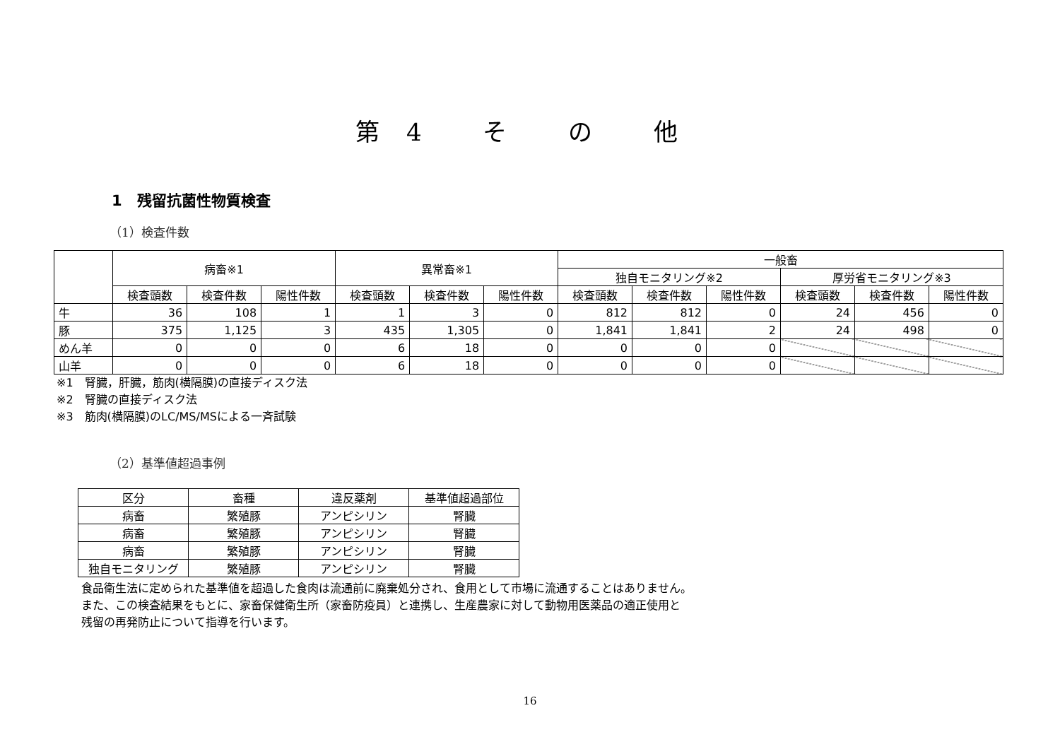第4 そ の 他
1　残留抗菌性物質検査
（1）検査件数
| | 病畜※1 | | | 異常畜※1 | | | 一般畜 | | | | | |
| --- | --- | --- | --- | --- | --- | --- | --- | --- | --- | --- | --- | --- |
| | | | | | | | 独自モニタリング※2 | | | 厚労省モニタリング※3 | | |
| | 検査頭数 | 検査件数 | 陽性件数 | 検査頭数 | 検査件数 | 陽性件数 | 検査頭数 | 検査件数 | 陽性件数 | 検査頭数 | 検査件数 | 陽性件数 |
| 牛 | 36 | 108 | 1 | 1 | 3 | 0 | 812 | 812 | 0 | 24 | 456 | 0 |
| 豚 | 375 | 1,125 | 3 | 435 | 1,305 | 0 | 1,841 | 1,841 | 2 | 24 | 498 | 0 |
| めん羊 | 0 | 0 | 0 | 6 | 18 | 0 | 0 | 0 | 0 | | | |
| 山羊 | 0 | 0 | 0 | 6 | 18 | 0 | 0 | 0 | 0 | | | |
※1　腎臓，肝臓，筋肉(横隔膜)の直接ディスク法
※2　腎臓の直接ディスク法
※3　筋肉(横隔膜)のLC/MS/MSによる一斉試験
（2）基準値超過事例
| 区分 | 畜種 | 違反薬剤 | 基準値超過部位 |
| --- | --- | --- | --- |
| 病畜 | 繁殖豚 | アンピシリン | 腎臓 |
| 病畜 | 繁殖豚 | アンピシリン | 腎臓 |
| 病畜 | 繁殖豚 | アンピシリン | 腎臓 |
| 独自モニタリング | 繁殖豚 | アンピシリン | 腎臓 |
食品衛生法に定められた基準値を超過した食肉は流通前に廃棄処分され、食用として市場に流通することはありません。
また、この検査結果をもとに、家畜保健衛生所（家畜防疫員）と連携し、生産農家に対して動物用医薬品の適正使用と
残留の再発防止について指導を行います。
16